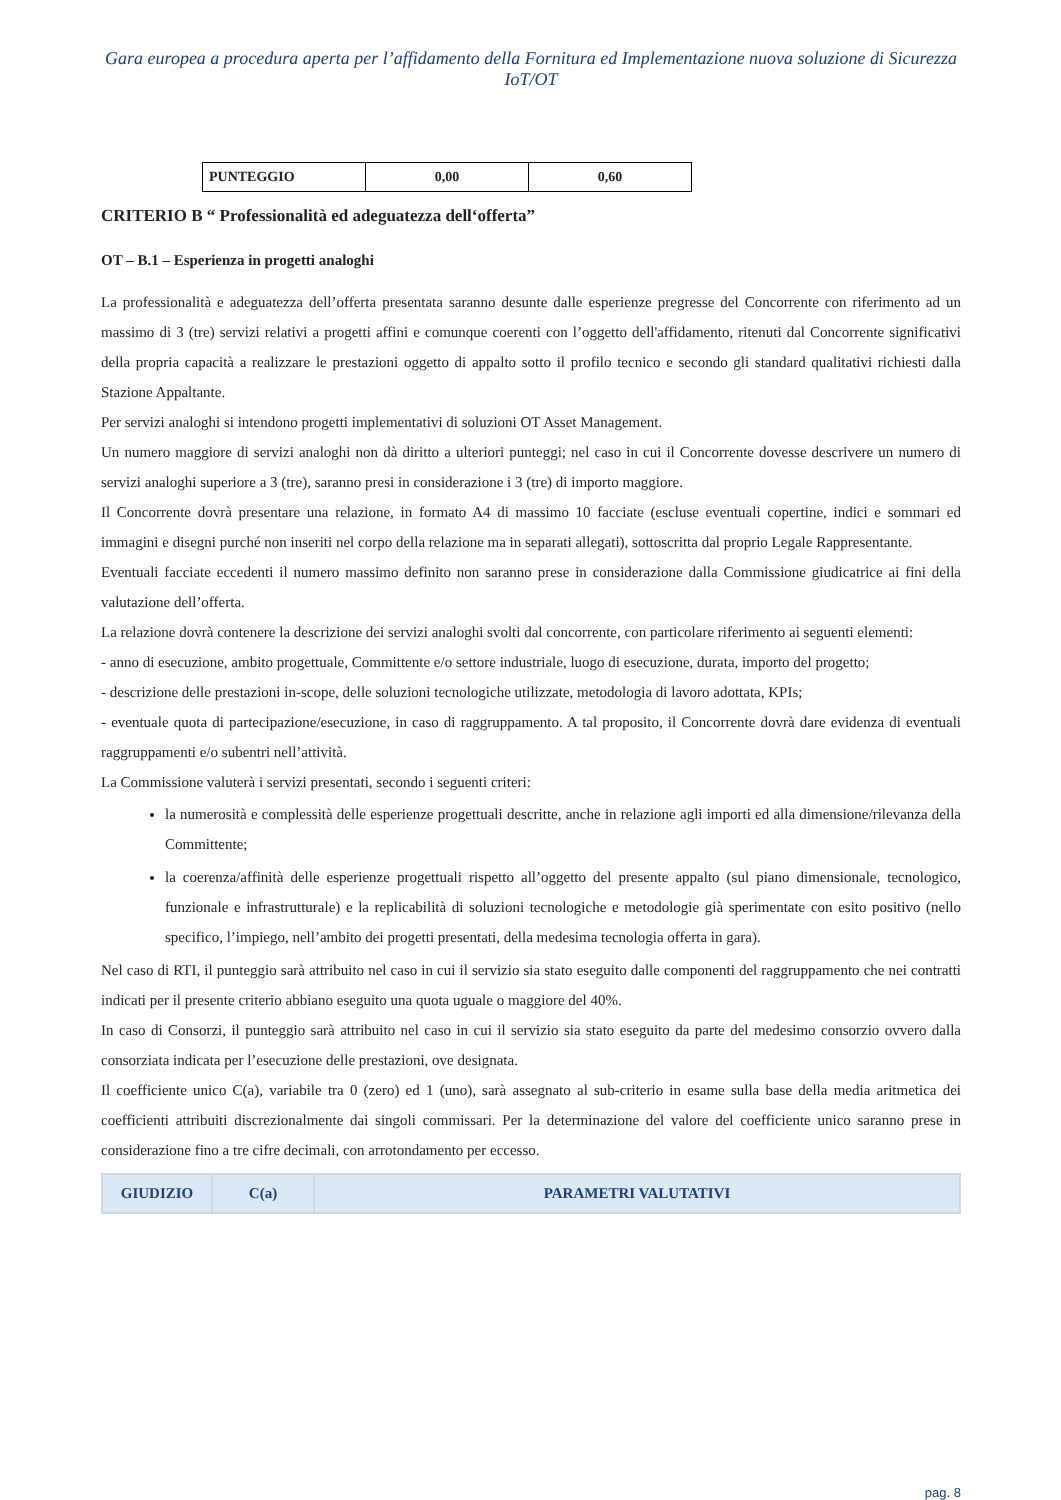Gara europea a procedura aperta per l’affidamento della Fornitura ed Implementazione nuova soluzione di Sicurezza IoT/OT
| PUNTEGGIO | 0,00 | 0,60 |
CRITERIO B “ Professionalità ed adeguatezza dell‘offerta”
OT – B.1 – Esperienza in progetti analoghi
La professionalità e adeguatezza dell’offerta presentata saranno desunte dalle esperienze pregresse del Concorrente con riferimento ad un massimo di 3 (tre) servizi relativi a progetti affini e comunque coerenti con l’oggetto dell'affidamento, ritenuti dal Concorrente significativi della propria capacità a realizzare le prestazioni oggetto di appalto sotto il profilo tecnico e secondo gli standard qualitativi richiesti dalla Stazione Appaltante.
Per servizi analoghi si intendono progetti implementativi di soluzioni OT Asset Management.
Un numero maggiore di servizi analoghi non dà diritto a ulteriori punteggi; nel caso in cui il Concorrente dovesse descrivere un numero di servizi analoghi superiore a 3 (tre), saranno presi in considerazione i 3 (tre) di importo maggiore.
Il Concorrente dovrà presentare una relazione, in formato A4 di massimo 10 facciate (escluse eventuali copertine, indici e sommari ed immagini e disegni purché non inseriti nel corpo della relazione ma in separati allegati), sottoscritta dal proprio Legale Rappresentante.
Eventuali facciate eccedenti il numero massimo definito non saranno prese in considerazione dalla Commissione giudicatrice ai fini della valutazione dell’offerta.
La relazione dovrà contenere la descrizione dei servizi analoghi svolti dal concorrente, con particolare riferimento ai seguenti elementi:
- anno di esecuzione, ambito progettuale, Committente e/o settore industriale, luogo di esecuzione, durata, importo del progetto;
- descrizione delle prestazioni in-scope, delle soluzioni tecnologiche utilizzate, metodologia di lavoro adottata, KPIs;
- eventuale quota di partecipazione/esecuzione, in caso di raggruppamento. A tal proposito, il Concorrente dovrà dare evidenza di eventuali raggruppamenti e/o subentri nell’attività.
La Commissione valuterà i servizi presentati, secondo i seguenti criteri:
la numerosità e complessità delle esperienze progettuali descritte, anche in relazione agli importi ed alla dimensione/rilevanza della Committente;
la coerenza/affinità delle esperienze progettuali rispetto all’oggetto del presente appalto (sul piano dimensionale, tecnologico, funzionale e infrastrutturale) e la replicabilità di soluzioni tecnologiche e metodologie già sperimentate con esito positivo (nello specifico, l’impiego, nell’ambito dei progetti presentati, della medesima tecnologia offerta in gara).
Nel caso di RTI, il punteggio sarà attribuito nel caso in cui il servizio sia stato eseguito dalle componenti del raggruppamento che nei contratti indicati per il presente criterio abbiano eseguito una quota uguale o maggiore del 40%.
In caso di Consorzi, il punteggio sarà attribuito nel caso in cui il servizio sia stato eseguito da parte del medesimo consorzio ovvero dalla consorziata indicata per l’esecuzione delle prestazioni, ove designata.
Il coefficiente unico C(a), variabile tra 0 (zero) ed 1 (uno), sarà assegnato al sub-criterio in esame sulla base della media aritmetica dei coefficienti attribuiti discrezionalmente dai singoli commissari. Per la determinazione del valore del coefficiente unico saranno prese in considerazione fino a tre cifre decimali, con arrotondamento per eccesso.
| GIUDIZIO | C(a) | PARAMETRI VALUTATIVI |
| --- | --- | --- |
pag. 8